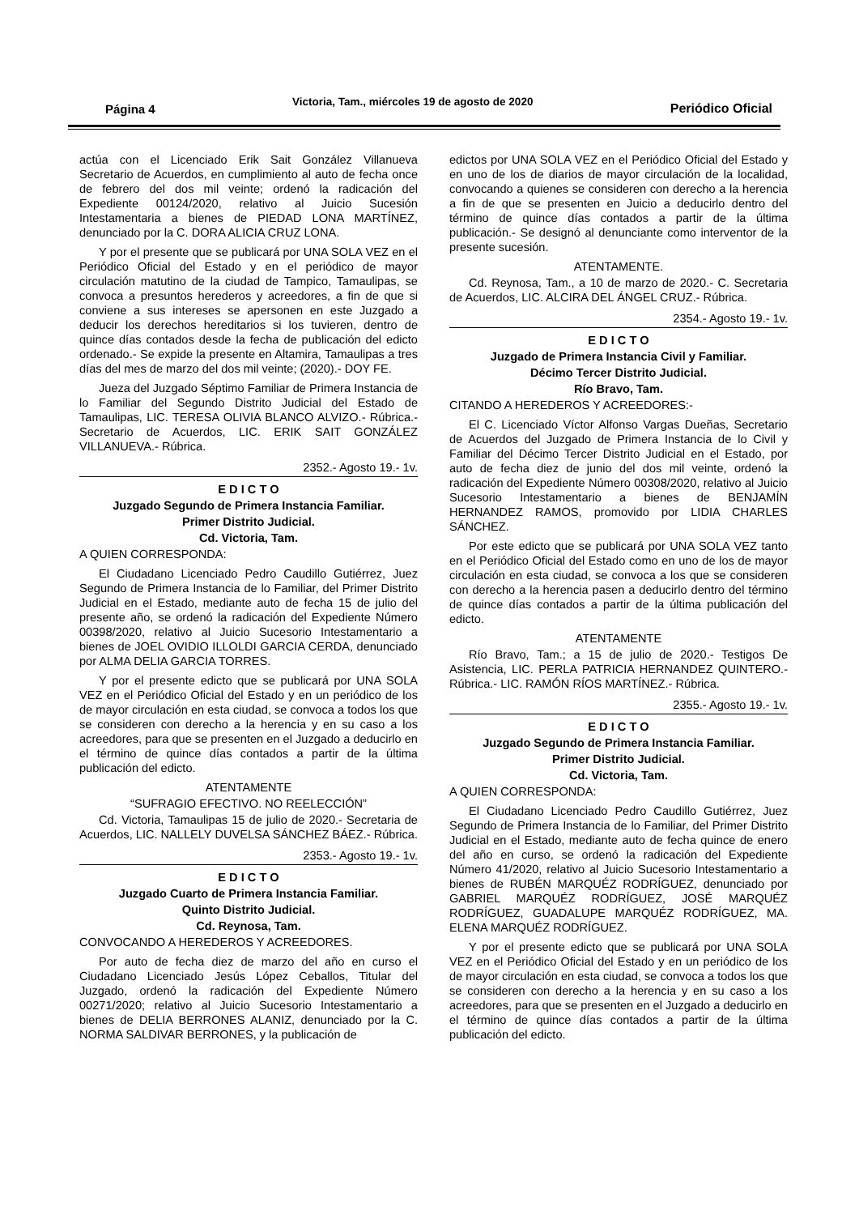Página 4 Victoria, Tam., miércoles 19 de agosto de 2020 Periódico Oficial
actúa con el Licenciado Erik Sait González Villanueva Secretario de Acuerdos, en cumplimiento al auto de fecha once de febrero del dos mil veinte; ordenó la radicación del Expediente 00124/2020, relativo al Juicio Sucesión Intestamentaria a bienes de PIEDAD LONA MARTÍNEZ, denunciado por la C. DORA ALICIA CRUZ LONA.
Y por el presente que se publicará por UNA SOLA VEZ en el Periódico Oficial del Estado y en el periódico de mayor circulación matutino de la ciudad de Tampico, Tamaulipas, se convoca a presuntos herederos y acreedores, a fin de que si conviene a sus intereses se apersonen en este Juzgado a deducir los derechos hereditarios si los tuvieren, dentro de quince días contados desde la fecha de publicación del edicto ordenado.- Se expide la presente en Altamira, Tamaulipas a tres días del mes de marzo del dos mil veinte; (2020).- DOY FE.
Jueza del Juzgado Séptimo Familiar de Primera Instancia de lo Familiar del Segundo Distrito Judicial del Estado de Tamaulipas, LIC. TERESA OLIVIA BLANCO ALVIZO.- Rúbrica.- Secretario de Acuerdos, LIC. ERIK SAIT GONZÁLEZ VILLANUEVA.- Rúbrica.
2352.- Agosto 19.- 1v.
E D I C T O
Juzgado Segundo de Primera Instancia Familiar.
Primer Distrito Judicial.
Cd. Victoria, Tam.
A QUIEN CORRESPONDA:
El Ciudadano Licenciado Pedro Caudillo Gutiérrez, Juez Segundo de Primera Instancia de lo Familiar, del Primer Distrito Judicial en el Estado, mediante auto de fecha 15 de julio del presente año, se ordenó la radicación del Expediente Número 00398/2020, relativo al Juicio Sucesorio Intestamentario a bienes de JOEL OVIDIO ILLOLDI GARCIA CERDA, denunciado por ALMA DELIA GARCIA TORRES.
Y por el presente edicto que se publicará por UNA SOLA VEZ en el Periódico Oficial del Estado y en un periódico de los de mayor circulación en esta ciudad, se convoca a todos los que se consideren con derecho a la herencia y en su caso a los acreedores, para que se presenten en el Juzgado a deducirlo en el término de quince días contados a partir de la última publicación del edicto.
ATENTAMENTE
“SUFRAGIO EFECTIVO. NO REELECCIÓN”
Cd. Victoria, Tamaulipas 15 de julio de 2020.- Secretaria de Acuerdos, LIC. NALLELY DUVELSA SÁNCHEZ BÁEZ.- Rúbrica.
2353.- Agosto 19.- 1v.
E D I C T O
Juzgado Cuarto de Primera Instancia Familiar.
Quinto Distrito Judicial.
Cd. Reynosa, Tam.
CONVOCANDO A HEREDEROS Y ACREEDORES.
Por auto de fecha diez de marzo del año en curso el Ciudadano Licenciado Jesús López Ceballos, Titular del Juzgado, ordenó la radicación del Expediente Número 00271/2020; relativo al Juicio Sucesorio Intestamentario a bienes de DELIA BERRONES ALANIZ, denunciado por la C. NORMA SALDIVAR BERRONES, y la publicación de
edictos por UNA SOLA VEZ en el Periódico Oficial del Estado y en uno de los de diarios de mayor circulación de la localidad, convocando a quienes se consideren con derecho a la herencia a fin de que se presenten en Juicio a deducirlo dentro del término de quince días contados a partir de la última publicación.- Se designó al denunciante como interventor de la presente sucesión.
ATENTAMENTE.
Cd. Reynosa, Tam., a 10 de marzo de 2020.- C. Secretaria de Acuerdos, LIC. ALCIRA DEL ÁNGEL CRUZ.- Rúbrica.
2354.- Agosto 19.- 1v.
E D I C T O
Juzgado de Primera Instancia Civil y Familiar.
Décimo Tercer Distrito Judicial.
Río Bravo, Tam.
CITANDO A HEREDEROS Y ACREEDORES:-
El C. Licenciado Víctor Alfonso Vargas Dueñas, Secretario de Acuerdos del Juzgado de Primera Instancia de lo Civil y Familiar del Décimo Tercer Distrito Judicial en el Estado, por auto de fecha diez de junio del dos mil veinte, ordenó la radicación del Expediente Número 00308/2020, relativo al Juicio Sucesorio Intestamentario a bienes de BENJAMÍN HERNANDEZ RAMOS, promovido por LIDIA CHARLES SÁNCHEZ.
Por este edicto que se publicará por UNA SOLA VEZ tanto en el Periódico Oficial del Estado como en uno de los de mayor circulación en esta ciudad, se convoca a los que se consideren con derecho a la herencia pasen a deducirlo dentro del término de quince días contados a partir de la última publicación del edicto.
ATENTAMENTE
Río Bravo, Tam.; a 15 de julio de 2020.- Testigos De Asistencia, LIC. PERLA PATRICIA HERNANDEZ QUINTERO.- Rúbrica.- LIC. RAMÓN RÍOS MARTÍNEZ.- Rúbrica.
2355.- Agosto 19.- 1v.
E D I C T O
Juzgado Segundo de Primera Instancia Familiar.
Primer Distrito Judicial.
Cd. Victoria, Tam.
A QUIEN CORRESPONDA:
El Ciudadano Licenciado Pedro Caudillo Gutiérrez, Juez Segundo de Primera Instancia de lo Familiar, del Primer Distrito Judicial en el Estado, mediante auto de fecha quince de enero del año en curso, se ordenó la radicación del Expediente Número 41/2020, relativo al Juicio Sucesorio Intestamentario a bienes de RUBÉN MARQUÉZ RODRÍGUEZ, denunciado por GABRIEL MARQUÉZ RODRÍGUEZ, JOSÉ MARQUÉZ RODRÍGUEZ, GUADALUPE MARQUÉZ RODRÍGUEZ, MA. ELENA MARQUÉZ RODRÍGUEZ.
Y por el presente edicto que se publicará por UNA SOLA VEZ en el Periódico Oficial del Estado y en un periódico de los de mayor circulación en esta ciudad, se convoca a todos los que se consideren con derecho a la herencia y en su caso a los acreedores, para que se presenten en el Juzgado a deducirlo en el término de quince días contados a partir de la última publicación del edicto.